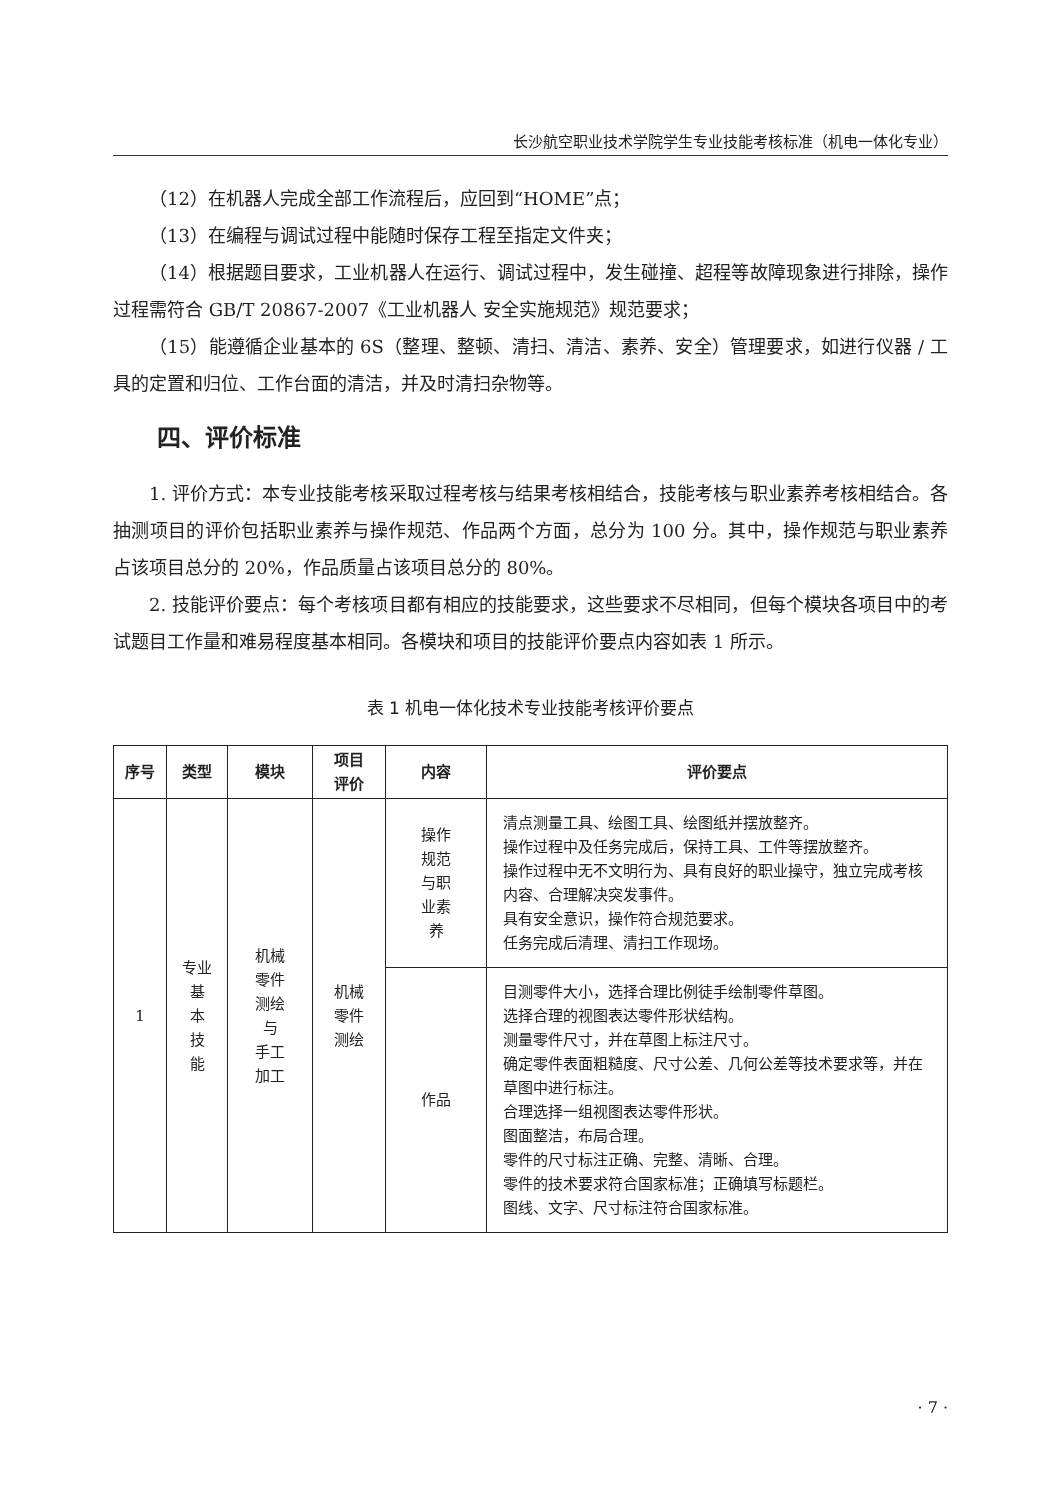长沙航空职业技术学院学生专业技能考核标准（机电一体化专业）
（12）在机器人完成全部工作流程后，应回到“HOME”点；
（13）在编程与调试过程中能随时保存工程至指定文件夹；
（14）根据题目要求，工业机器人在运行、调试过程中，发生碰撞、超程等故障现象进行排除，操作过程需符合 GB/T 20867-2007《工业机器人 安全实施规范》规范要求；
（15）能遵循企业基本的 6S（整理、整顿、清扫、清洁、素养、安全）管理要求，如进行仪器 / 工具的定置和归位、工作台面的清洁，并及时清扫杂物等。
四、评价标准
1. 评价方式：本专业技能考核采取过程考核与结果考核相结合，技能考核与职业素养考核相结合。各抽测项目的评价包括职业素养与操作规范、作品两个方面，总分为 100 分。其中，操作规范与职业素养占该项目总分的 20%，作品质量占该项目总分的 80%。
2. 技能评价要点：每个考核项目都有相应的技能要求，这些要求不尽相同，但每个模块各项目中的考试题目工作量和难易程度基本相同。各模块和项目的技能评价要点内容如表 1 所示。
表 1 机电一体化技术专业技能考核评价要点
| 序号 | 类型 | 模块 | 项目 评价 | 内容 | 评价要点 |
| --- | --- | --- | --- | --- | --- |
| 1 | 专业 基 本 技 能 | 机械 零件 测绘 与 手工 加工 | 机械 零件 测绘 | 操作 规范 与职 业素 养 | 清点测量工具、绘图工具、绘图纸并摆放整齐。 操作过程中及任务完成后，保持工具、工件等摆放整齐。 操作过程中无不文明行为、具有良好的职业操守，独立完成考核内容、合理解决突发事件。 具有安全意识，操作符合规范要求。 任务完成后清理、清扫工作现场。 |
| | | | | 作品 | 目测零件大小，选择合理比例徒手绘制零件草图。 选择合理的视图表达零件形状结构。 测量零件尺寸，并在草图上标注尺寸。 确定零件表面粗糙度、尺寸公差、几何公差等技术要求等，并在草图中进行标注。 合理选择一组视图表达零件形状。 图面整洁，布局合理。 零件的尺寸标注正确、完整、清晰、合理。 零件的技术要求符合国家标准；正确填写标题栏。 图线、文字、尺寸标注符合国家标准。 |
· 7 ·